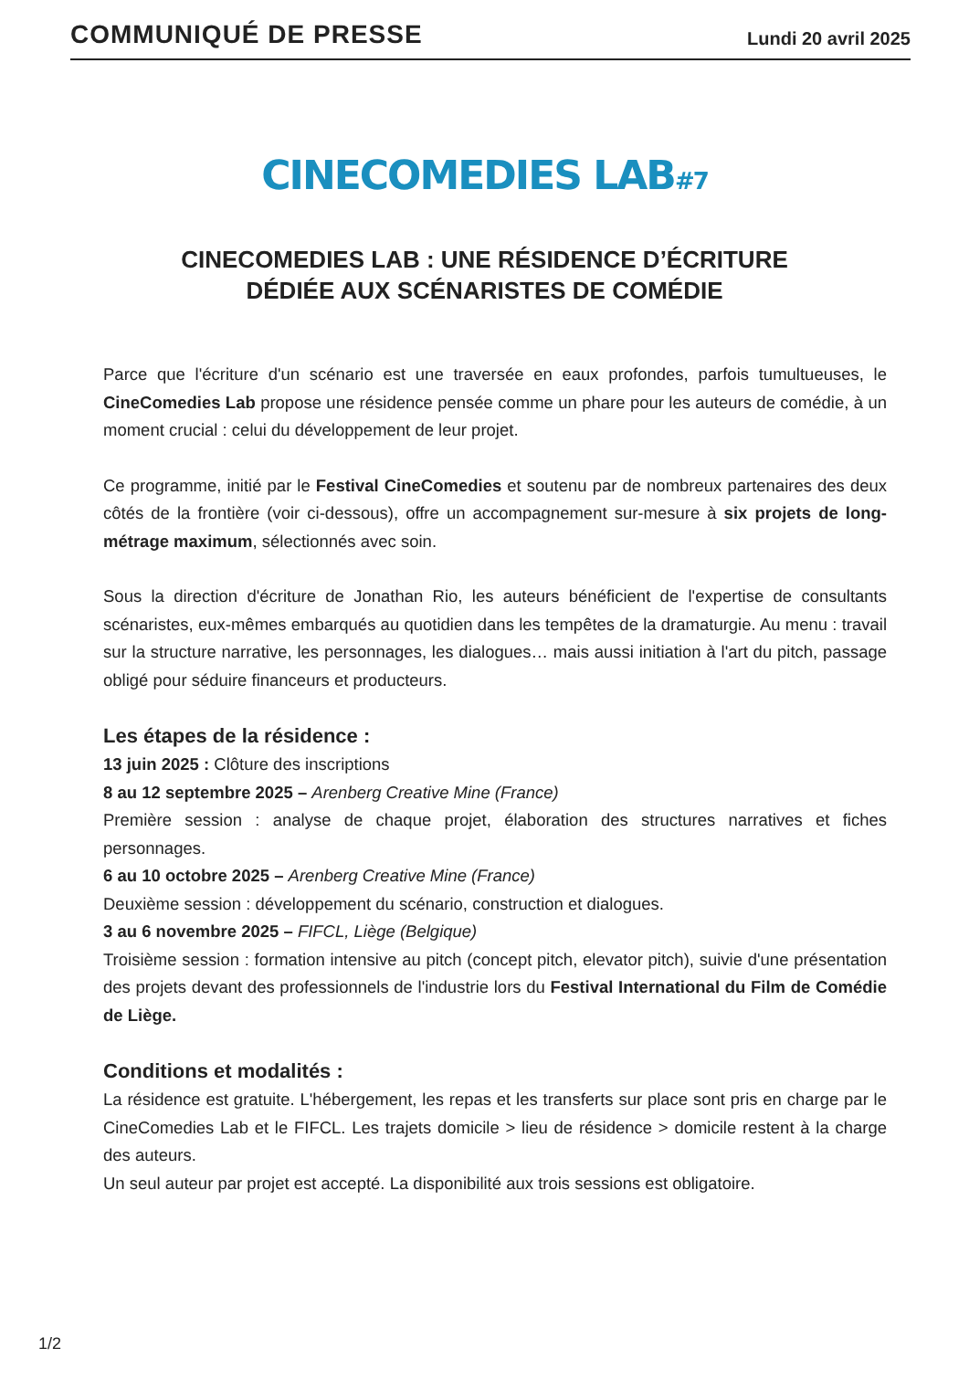COMMUNIQUÉ DE PRESSE
Lundi 20 avril 2025
CINECOMEDIES LAB<sub>#7</sub>
CINECOMEDIES LAB : UNE RÉSIDENCE D’ÉCRITURE
DÉDIÉE AUX SCÉNARISTES DE COMÉDIE
Parce que l'écriture d'un scénario est une traversée en eaux profondes, parfois tumultueuses, le CineComedies Lab propose une résidence pensée comme un phare pour les auteurs de comédie, à un moment crucial : celui du développement de leur projet.
Ce programme, initié par le Festival CineComedies et soutenu par de nombreux partenaires des deux côtés de la frontière (voir ci-dessous), offre un accompagnement sur-mesure à six projets de long-métrage maximum, sélectionnés avec soin.
Sous la direction d'écriture de Jonathan Rio, les auteurs bénéficient de l'expertise de consultants scénaristes, eux-mêmes embarqués au quotidien dans les tempêtes de la dramaturgie. Au menu : travail sur la structure narrative, les personnages, les dialogues… mais aussi initiation à l'art du pitch, passage obligé pour séduire financeurs et producteurs.
Les étapes de la résidence :
13 juin 2025 : Clôture des inscriptions
8 au 12 septembre 2025 – Arenberg Creative Mine (France)
Première session : analyse de chaque projet, élaboration des structures narratives et fiches personnages.
6 au 10 octobre 2025 – Arenberg Creative Mine (France)
Deuxième session : développement du scénario, construction et dialogues.
3 au 6 novembre 2025 – FIFCL, Liège (Belgique)
Troisième session : formation intensive au pitch (concept pitch, elevator pitch), suivie d'une présentation des projets devant des professionnels de l'industrie lors du Festival International du Film de Comédie de Liège.
Conditions et modalités :
La résidence est gratuite. L'hébergement, les repas et les transferts sur place sont pris en charge par le CineComedies Lab et le FIFCL. Les trajets domicile > lieu de résidence > domicile restent à la charge des auteurs.
Un seul auteur par projet est accepté. La disponibilité aux trois sessions est obligatoire.
1/2